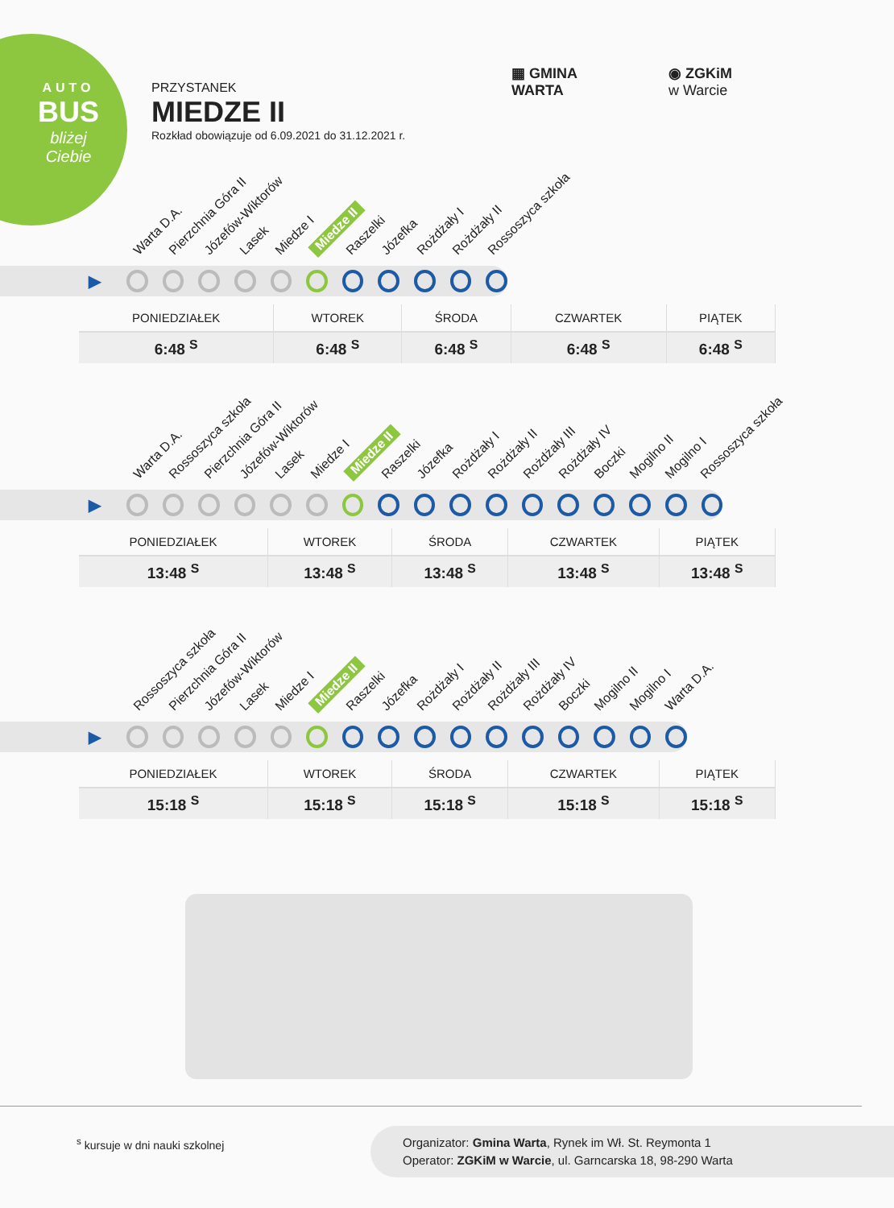AUTO
BUS
bliżej Ciebie
PRZYSTANEK
MIEDZE II
Rozkład obowiązuje od 6.09.2021 do 31.12.2021 r.
▦ GMINA
WARTA
◉ ZGKiM
w Warcie
Warta D.A. Pierzchnia Góra II Józefów-Wiktorów Lasek Miedze I Miedze II Raszelki Józefka Rożdżały I Rożdżały II Rossoszyca szkoła
▶
| PONIEDZIAŁEK | WTOREK | ŚRODA | CZWARTEK | PIĄTEK |
| --- | --- | --- | --- | --- |
| 6:48 <sup>S</sup> | 6:48 <sup>S</sup> | 6:48 <sup>S</sup> | 6:48 <sup>S</sup> | 6:48 <sup>S</sup> |
Warta D.A. Rossoszyca szkoła Pierzchnia Góra II Józefów-Wiktorów Lasek Miedze I Miedze II Raszelki Józefka Rożdżały I Rożdżały II Rożdżały III Rożdżały IV Boczki Mogilno II Mogilno I Rossoszyca szkoła
▶
| PONIEDZIAŁEK | WTOREK | ŚRODA | CZWARTEK | PIĄTEK |
| --- | --- | --- | --- | --- |
| 13:48 <sup>S</sup> | 13:48 <sup>S</sup> | 13:48 <sup>S</sup> | 13:48 <sup>S</sup> | 13:48 <sup>S</sup> |
Rossoszyca szkoła Pierzchnia Góra II Józefów-Wiktorów Lasek Miedze I Miedze II Raszelki Józefka Rożdżały I Rożdżały II Rożdżały III Rożdżały IV Boczki Mogilno II Mogilno I Warta D.A.
▶
| PONIEDZIAŁEK | WTOREK | ŚRODA | CZWARTEK | PIĄTEK |
| --- | --- | --- | --- | --- |
| 15:18 <sup>S</sup> | 15:18 <sup>S</sup> | 15:18 <sup>S</sup> | 15:18 <sup>S</sup> | 15:18 <sup>S</sup> |
<sup>s</sup> kursuje w dni nauki szkolnej
Organizator: Gmina Warta, Rynek im Wł. St. Reymonta 1
Operator: ZGKiM w Warcie, ul. Garncarska 18, 98-290 Warta